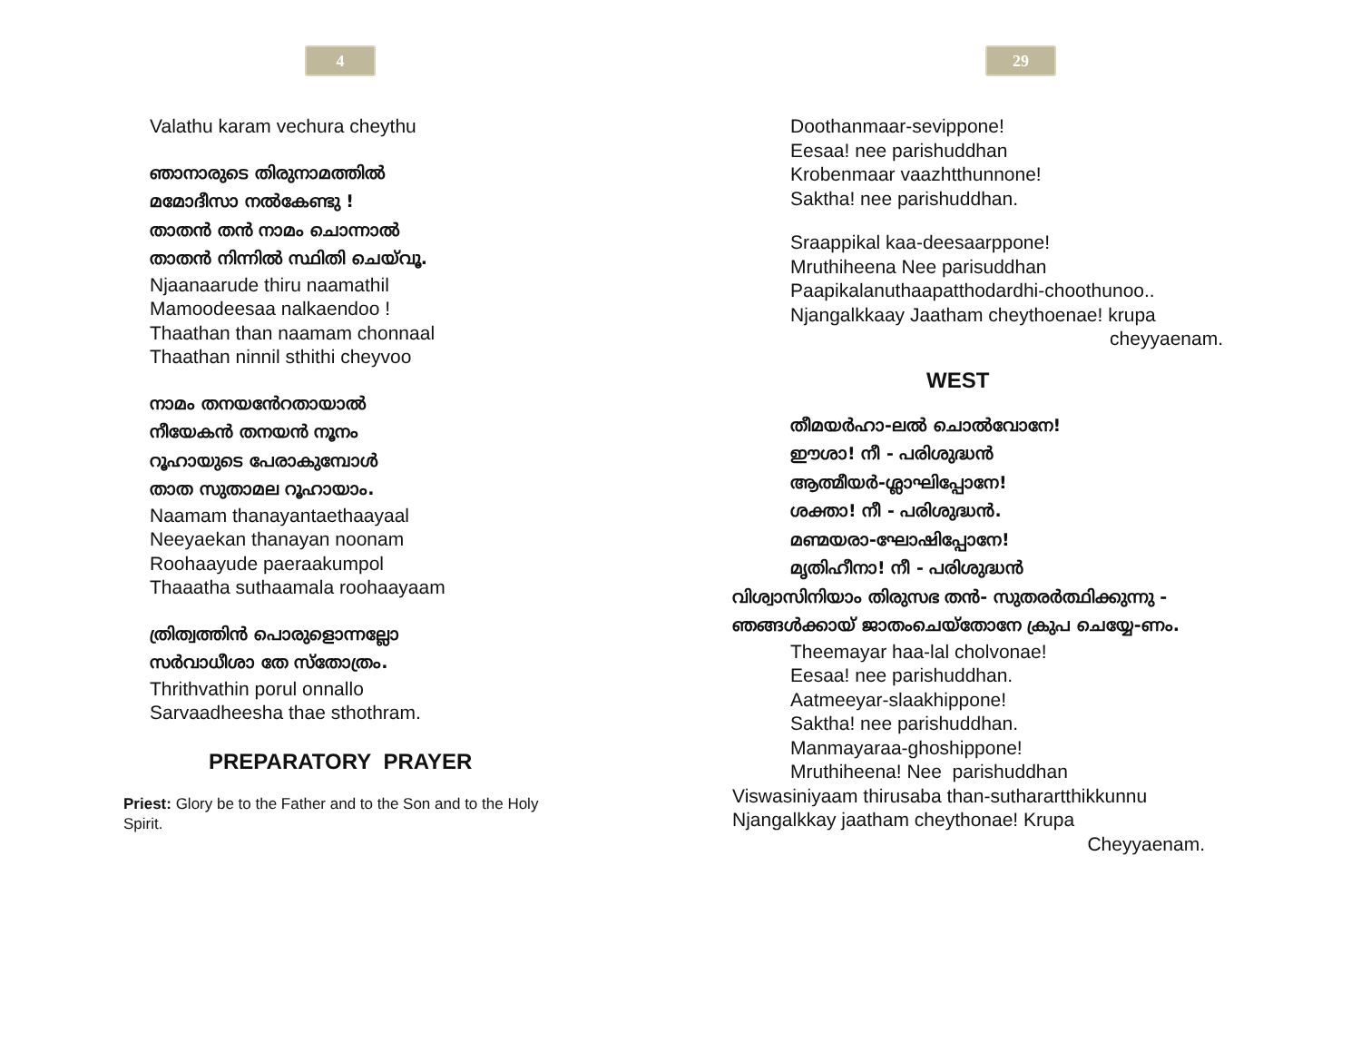4
Valathu karam vechura cheythu
ഞാനാരുടെ തിരുനാമത്തിൽ
മമോദീസാ നൽകേണ്ടു !
താതൻ തൻ നാമം ചൊന്നാൽ
താതൻ നിന്നിൽ സ്ഥിതി ചെയ്‌വൂ.
Njaanaarude thiru naamathil
Mamoodeesaa nalkaendoo !
Thaathan than naamam chonnaal
Thaathan ninnil sthithi cheyvoo
നാമം തനയൻേറതായാൽ
നീയേകൻ തനയൻ നൂനം
റൂഹായുടെ പേരാകുമ്പോൾ
താത സുതാമല റൂഹായാം.
Naamam thanayantaethaayaal
Neeyaekan thanayan noonam
Roohaayude paeraakumpol
Thaaatha suthaamala roohaayaam
ത്രിത്വത്തിൻ പൊരുളൊന്നല്ലോ
സർവാധീശാ തേ സ്തോത്രം.
Thrithvathin porul onnallo
Sarvaadheesha thae sthothram.
PREPARATORY PRAYER
Priest: Glory be to the Father and to the Son and to the Holy Spirit.
29
Doothanmaar-sevippone!
Eesaa! nee parishuddhan
Krobenmaar vaazhtthunnone!
Saktha! nee parishuddhan.
Sraappikal kaa-deesaarppone!
Mruthiheena Nee parisuddhan
Paapikalanuthaapatthodardhi-choothunoo..
Njangalkkaay Jaatham cheythoenae! krupa
cheyyaenam.
WEST
തീമയർഹാ-ലൽ ചൊൽവോനേ!
ഈശാ! നീ - പരിശുദ്ധൻ
ആത്മീയർ-ശ്ലാഘിപ്പോനേ!
ശക്താ! നീ - പരിശുദ്ധൻ.
മണ്മയരാ-ഘോഷിപ്പോനേ!
മൃതിഹീനാ! നീ - പരിശുദ്ധൻ
വിശ്വാസിനിയാം തിരുസഭ തൻ- സുതരർത്ഥിക്കുന്നു -
ഞങ്ങൾക്കായ് ജാതംചെയ്തോനേ ക്രുപ ചെയ്യേ-ണം.
Theemayar haa-lal cholvonae!
Eesaa! nee parishuddhan.
Aatmeeyar-slaakhippone!
Saktha! nee parishuddhan.
Manmayaraa-ghoshippone!
Mruthiheena! Nee parishuddhan
Viswasiniyaam thirusaba than-sutharartthikkunnu
Njangalkkay jaatham cheythonae! Krupa
Cheyyaenam.